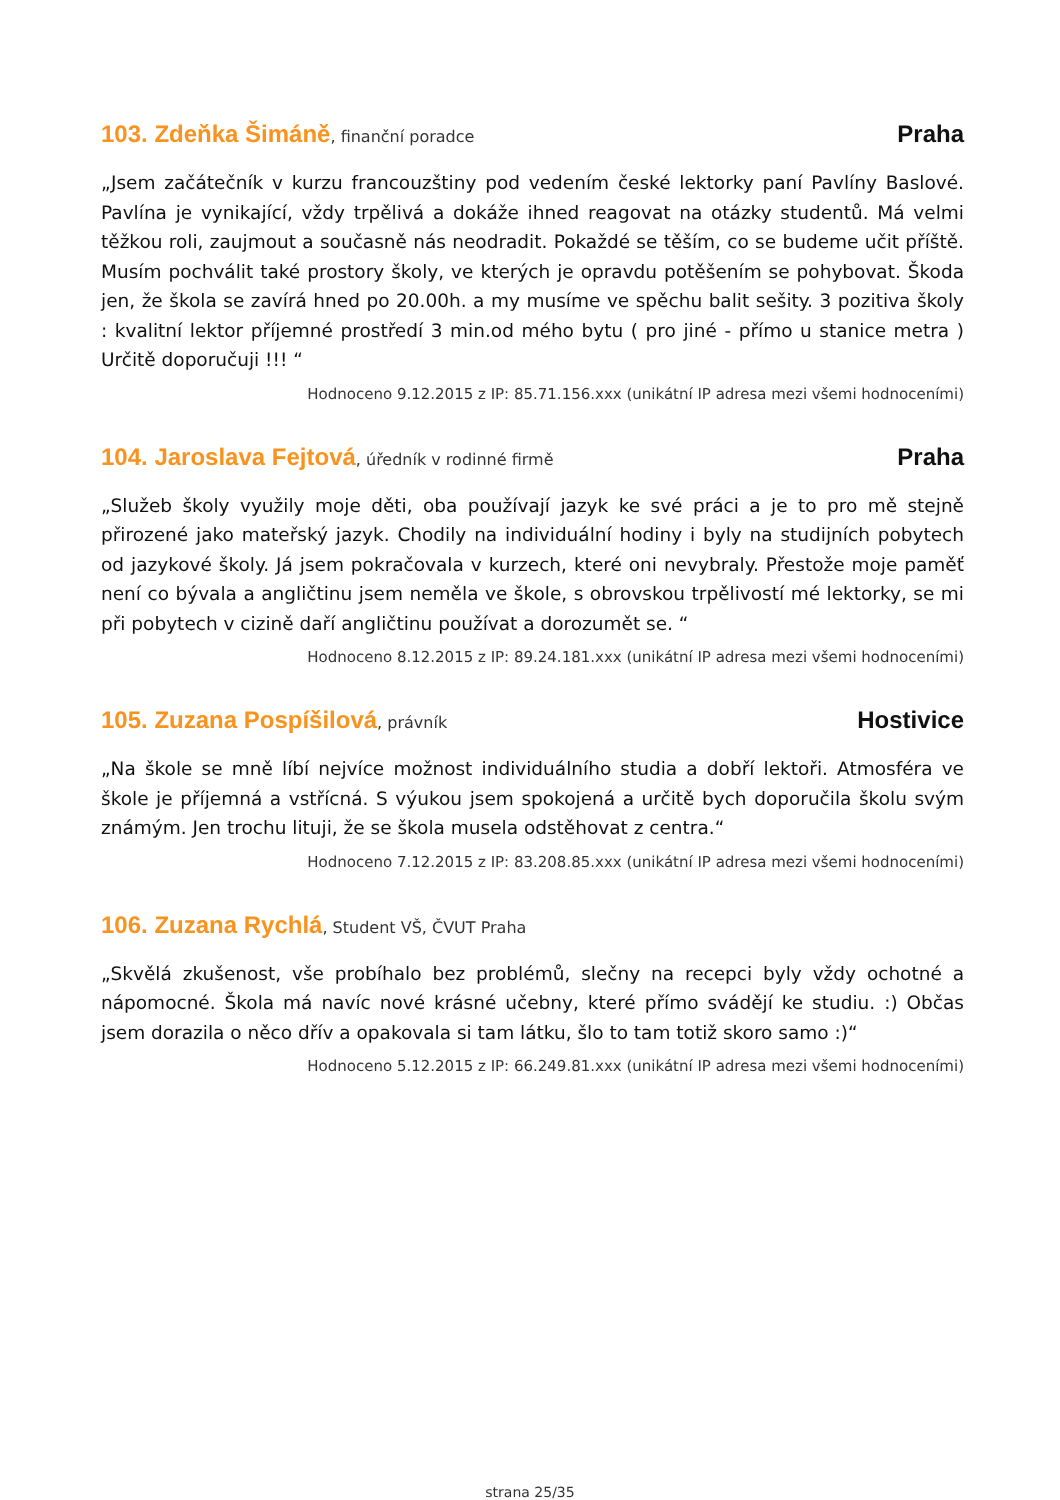103. Zdeňka Šimáně, finanční poradce
Praha
„Jsem začátečník v kurzu francouzštiny pod vedením české lektorky paní Pavlíny Baslové. Pavlína je vynikající, vždy trpělivá a dokáže ihned reagovat na otázky studentů. Má velmi těžkou roli, zaujmout a současně nás neodradit. Pokaždé se těším, co se budeme učit příště. Musím pochválit také prostory školy, ve kterých je opravdu potěšením se pohybovat. Škoda jen, že škola se zavírá hned po 20.00h. a my musíme ve spěchu balit sešity. 3 pozitiva školy : kvalitní lektor příjemné prostředí 3 min.od mého bytu ( pro jiné - přímo u stanice metra ) Určitě doporučuji !!! “
Hodnoceno 9.12.2015 z IP: 85.71.156.xxx (unikátní IP adresa mezi všemi hodnoceními)
104. Jaroslava Fejtová, úředník v rodinné firmě
Praha
„Služeb školy využily moje děti, oba používají jazyk ke své práci a je to pro mě stejně přirozené jako mateřský jazyk. Chodily na individuální hodiny i byly na studijních pobytech od jazykové školy. Já jsem pokračovala v kurzech, které oni nevybraly. Přestože moje paměť není co bývala a angličtinu jsem neměla ve škole, s obrovskou trpělivostí mé lektorky, se mi při pobytech v cizině daří angličtinu používat a dorozumět se. “
Hodnoceno 8.12.2015 z IP: 89.24.181.xxx (unikátní IP adresa mezi všemi hodnoceními)
105. Zuzana Pospíšilová, právník
Hostivice
„Na škole se mně líbí nejvíce možnost individuálního studia a dobří lektoři. Atmosféra ve škole je příjemná a vstřícná. S výukou jsem spokojená a určitě bych doporučila školu svým známým. Jen trochu lituji, že se škola musela odstěhovat z centra.“
Hodnoceno 7.12.2015 z IP: 83.208.85.xxx (unikátní IP adresa mezi všemi hodnoceními)
106. Zuzana Rychlá, Student VŠ, ČVUT Praha
„Skvělá zkušenost, vše probíhalo bez problémů, slečny na recepci byly vždy ochotné a nápomocné. Škola má navíc nové krásné učebny, které přímo svádějí ke studiu. :) Občas jsem dorazila o něco dřív a opakovala si tam látku, šlo to tam totiž skoro samo :)“
Hodnoceno 5.12.2015 z IP: 66.249.81.xxx (unikátní IP adresa mezi všemi hodnoceními)
strana 25/35